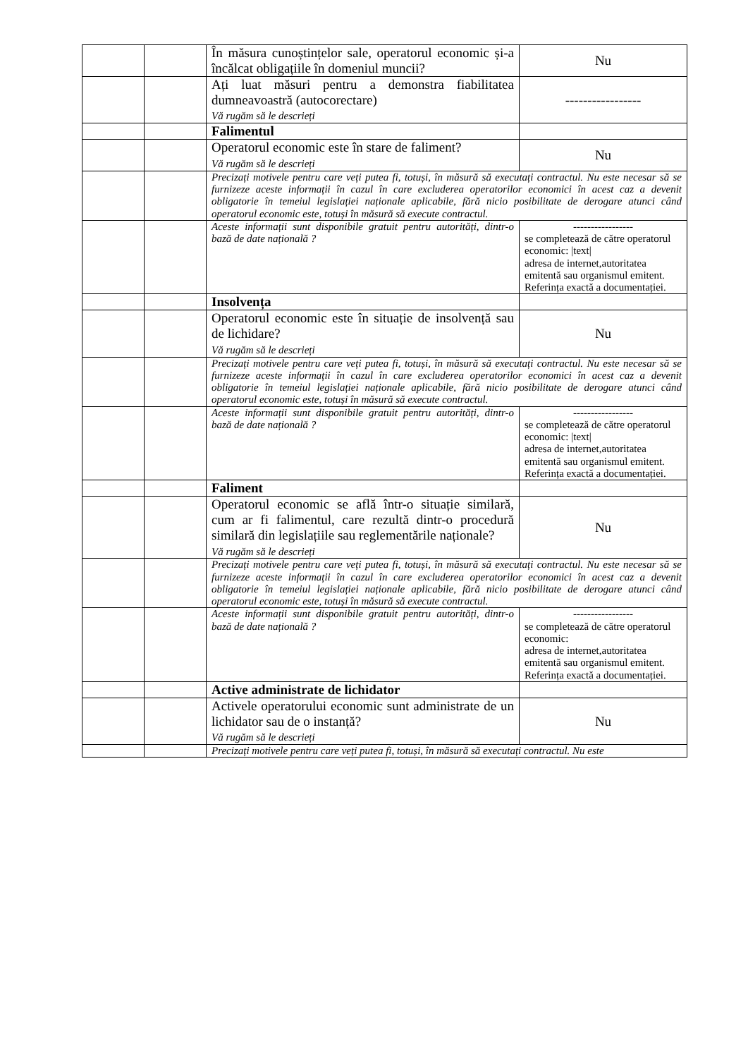| | | În măsura cunoștințelor sale, operatorul economic și-a încălcat obligațiile în domeniul muncii? | Nu |
| | | Ați luat măsuri pentru a demonstra fiabilitatea dumneavoastră (autocorectare) Vă rugăm să le descrieți | ----------------- |
| | | Falimentul | |
| | | Operatorul economic este în stare de faliment? Vă rugăm să le descrieți | Nu |
| | | Precizați motivele pentru care veți putea fi, totuși, în măsură să executați contractul. Nu este necesar să se furnizeze aceste informații în cazul în care excluderea operatorilor economici în acest caz a devenit obligatorie în temeiul legislației naționale aplicabile, fără nicio posibilitate de derogare atunci când operatorul economic este, totuși în măsură să execute contractul. | |
| | | Aceste informații sunt disponibile gratuit pentru autorități, dintr-o bază de date națională ? | ----------------- se completează de către operatorul economic: /text/ adresa de internet,autoritatea emitentă sau organismul emitent. Referința exactă a documentației. |
| | | Insolvența | |
| | | Operatorul economic este în situație de insolvență sau de lichidare? Vă rugăm să le descrieți | Nu |
| | | Precizați motivele pentru care veți putea fi, totuși, în măsură să executați contractul. Nu este necesar să se furnizeze aceste informații în cazul în care excluderea operatorilor economici în acest caz a devenit obligatorie în temeiul legislației naționale aplicabile, fără nicio posibilitate de derogare atunci când operatorul economic este, totuși în măsură să execute contractul. | |
| | | Aceste informații sunt disponibile gratuit pentru autorități, dintr-o bază de date națională ? | ----------------- se completează de către operatorul economic: /text/ adresa de internet,autoritatea emitentă sau organismul emitent. Referința exactă a documentației. |
| | | Faliment | |
| | | Operatorul economic se află într-o situație similară, cum ar fi falimentul, care rezultă dintr-o procedură similară din legislațiile sau reglementările naționale? Vă rugăm să le descrieți | Nu |
| | | Precizați motivele pentru care veți putea fi, totuși, în măsură să executați contractul. Nu este necesar să se furnizeze aceste informații în cazul în care excluderea operatorilor economici în acest caz a devenit obligatorie în temeiul legislației naționale aplicabile, fără nicio posibilitate de derogare atunci când operatorul economic este, totuși în măsură să execute contractul. | |
| | | Aceste informații sunt disponibile gratuit pentru autorități, dintr-o bază de date națională ? | ----------------- se completează de către operatorul economic: adresa de internet,autoritatea emitentă sau organismul emitent. Referința exactă a documentației. |
| | | Active administrate de lichidator | |
| | | Activele operatorului economic sunt administrate de un lichidator sau de o instanță? Vă rugăm să le descrieți | Nu |
| | | Precizați motivele pentru care veți putea fi, totuși, în măsură să executați contractul. Nu este | |